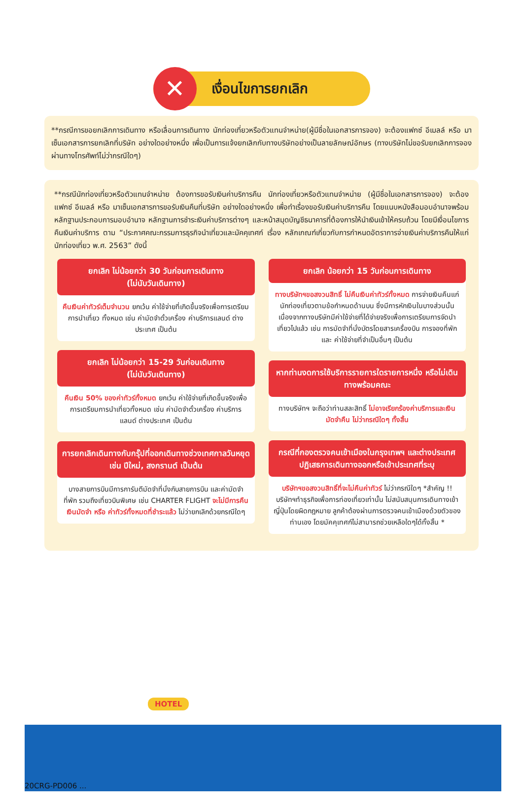✕
เงื่อนไขการยกเลิก
**กรณีการขอยกเลิกการเดินทาง หรือเลื่อนการเดินทาง นักท่องเที่ยวหรือตัวแทนจำหน่าย(ผู้มีชื่อในเอกสารการจอง) จะต้องแฟกซ์ อีเมลล์ หรือ มาเซ็นเอกสารการยกเลิกที่บริษัท อย่างใดอย่างหนึ่ง เพื่อเป็นการแจ้งยกเลิกกับทางบริษัทอย่างเป็นลายลักษณ์อักษร (ทางบริษัทไม่ขอรับยกเลิกการจอง ผ่านทางโทรศัพท์ไม่ว่ากรณีใดๆ)
**กรณีนักท่องเที่ยวหรือตัวแทนจำหน่าย ต้องการขอรับเงินค่าบริการคืน นักท่องเที่ยวหรือตัวแทนจำหน่าย (ผู้มีชื่อในเอกสารการจอง) จะต้องแฟกซ์ อีเมลล์ หรือ มาเซ็นเอกสารการขอรับเงินคืนที่บริษัท อย่างใดอย่างหนึ่ง เพื่อทำเรื่องขอรับเงินค่าบริการคืน โดยแนบหนังสือมอบอำนาจพร้อมหลักฐานประกอบการมอบอำนาจ หลักฐานการชำระเงินค่าบริการต่างๆ และหน้าสมุดบัญชีธนาคารที่ต้องการให้นำเงินเข้าให้ครบถ้วน โดยมีเงื่อนไขการคืนเงินค่าบริการ ตาม “ประกาศคณะกรรมการธุรกิจนำเที่ยวและมัคคุเทศก์ เรื่อง หลักเกณฑ์เกี่ยวกับการกำหนดอัตราการจ่ายเงินค่าบริการคืนให้แก่นักท่องเที่ยว พ.ศ. 2563” ดังนี้
ยกเลิก ไม่น้อยกว่า 30 วันก่อนการเดินทาง
(ไม่นับวันเดินทาง)
คืนเงินค่าทัวร์เต็มจำนวน ยกเว้น ค่าใช้จ่ายที่เกิดขึ้นจริงเพื่อการเตรียมการนำเที่ยว ทั้งหมด เช่น ค่ามัดจำตั๋วเครื่อง ค่าบริการแลนด์ ต่างประเทศ เป็นต้น
ยกเลิก ไม่น้อยกว่า 15-29 วันก่อนเดินทาง
(ไม่นับวันเดินทาง)
คืนเงิน 50% ของค่าทัวร์ทั้งหมด ยกเว้น ค่าใช้จ่ายที่เกิดขึ้นจริงเพื่อการเตรียมการนำเที่ยวทั้งหมด เช่น ค่ามัดจำตั๋วเครื่อง ค่าบริการแลนด์ ต่างประเทศ เป็นต้น
การยกเลิกเดินทางกับกรุ๊ปที่ออกเดินทางช่วงเทศกาลวันหยุด เช่น ปีใหม่, สงกรานต์ เป็นต้น
บางสายการบินมีการการันตีมัดจำที่นั่งกับสายการบิน และค่ามัดจำที่พัก รวมถึงเที่ยวบินพิเศษ เช่น CHARTER FLIGHT จะไม่มีการคืนเงินมัดจำ หรือ ค่าทัวร์ทั้งหมดที่ชำระแล้ว ไม่ว่ายกเลิกด้วยกรณีใดๆ
ยกเลิก น้อยกว่า 15 วันก่อนการเดินทาง
ทางบริษัทฯขอสงวนสิทธิ์ ไม่คืนเงินค่าทัวร์ทั้งหมด การจ่ายเงินคืนแก่นักท่องเที่ยวตามข้อกำหนดด้านบน ซึ่งมีการหักเงินในบางส่วนนั้น เนื่องจากทางบริษัทมีค่าใช้จ่ายที่ได้จ่ายจริงเพื่อการเตรียมการจัดนำเที่ยวไปแล้ว เช่น การมัดจำที่นั่งบัตรโดยสารเครื่องบิน การจองที่พัก และ ค่าใช้จ่ายที่จำเป็นอื่นๆ เป็นต้น
หากท่านงดการใช้บริการรายการใดรายการหนึ่ง หรือไม่เดินทางพร้อมคณะ
ทางบริษัทฯ จะถือว่าท่านสละสิทธิ์ ไม่อาจเรียกร้องค่าบริการและเงินมัดจำคืน ไม่ว่ากรณีใดๆ ทั้งสิ้น
กรณีที่กองตรวจคนเข้าเมืองในกรุงเทพฯ และต่างประเทศปฏิเสธการเดินทางออกหรือเข้าประเทศที่ระบุ
บริษัทฯขอสงวนสิทธิ์ที่จะไม่คืนค่าทัวร์ ไม่ว่ากรณีใดๆ *สำคัญ !! บริษัทฯทำธุรกิจเพื่อการท่องเที่ยวเท่านั้น ไม่สนับสนุนการเดินทางเข้าญี่ปุ่นโดยผิดกฎหมาย ลูกค้าต้องผ่านการตรวจคนเข้าเมืองด้วยตัวของท่านเอง โดยมัคคุเทศก์ไม่สามารถช่วยเหลือใดๆได้ทั้งสิ้น *
HOTEL
20CRG-PD006 ...